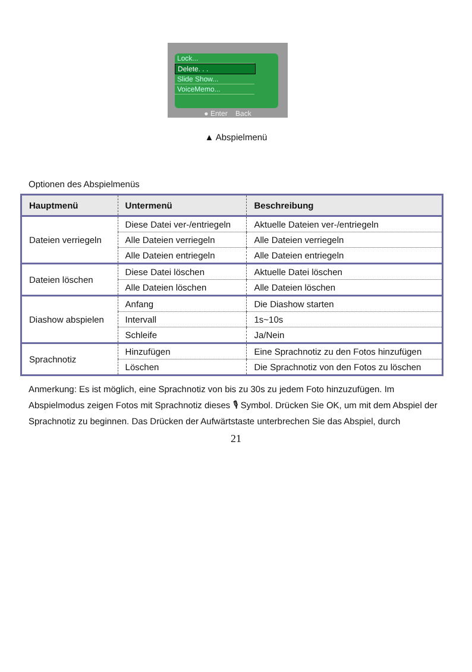Lock...
Delete. . .
Slide Show...
VoiceMemo...
● Enter Back
▲ Abspielmenü
Optionen des Abspielmenüs
| Hauptmenü | Untermenü | Beschreibung |
| --- | --- | --- |
| Dateien verriegeln | Diese Datei ver-/entriegeln | Aktuelle Dateien ver-/entriegeln |
| | Alle Dateien verriegeln | Alle Dateien verriegeln |
| | Alle Dateien entriegeln | Alle Dateien entriegeln |
| Dateien löschen | Diese Datei löschen | Aktuelle Datei löschen |
| | Alle Dateien löschen | Alle Dateien löschen |
| Diashow abspielen | Anfang | Die Diashow starten |
| | Intervall | 1s~10s |
| | Schleife | Ja/Nein |
| Sprachnotiz | Hinzufügen | Eine Sprachnotiz zu den Fotos hinzufügen |
| | Löschen | Die Sprachnotiz von den Fotos zu löschen |
Anmerkung: Es ist möglich, eine Sprachnotiz von bis zu 30s zu jedem Foto hinzuzufügen. Im Abspielmodus zeigen Fotos mit Sprachnotiz dieses 🎙 Symbol. Drücken Sie OK, um mit dem Abspiel der Sprachnotiz zu beginnen. Das Drücken der Aufwärtstaste unterbrechen Sie das Abspiel, durch
21